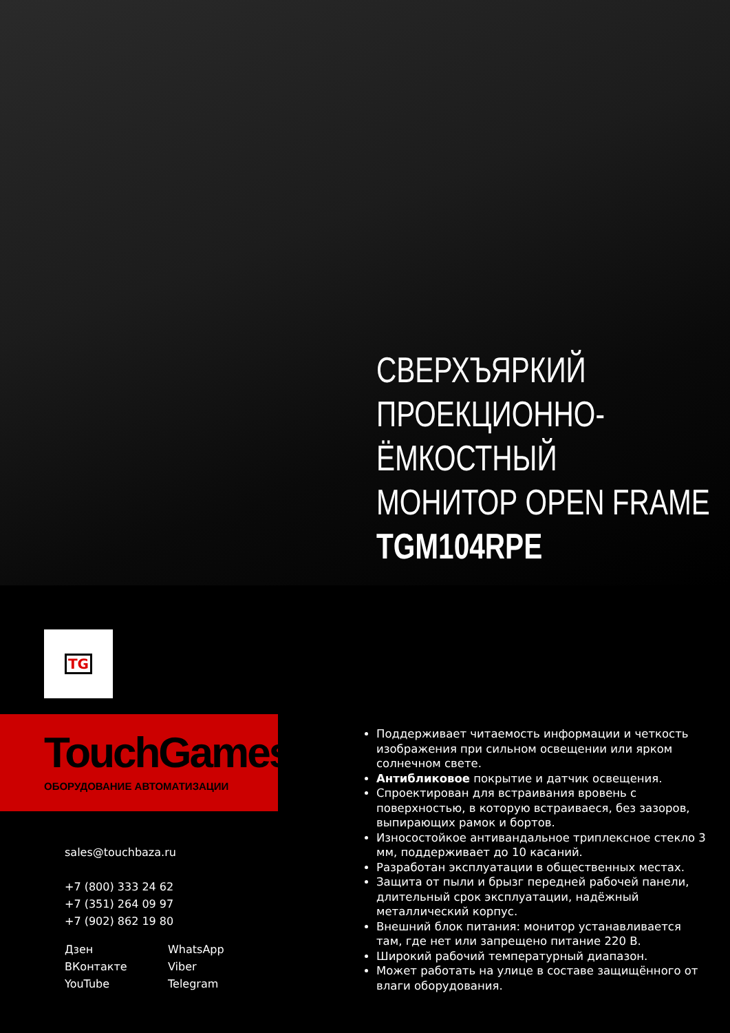СВЕРХЪЯРКИЙ
ПРОЕКЦИОННО-
ЁМКОСТНЫЙ
МОНИТОР OPEN FRAME
TGM104RPE
TG
TouchGames
ОБОРУДОВАНИЕ АВТОМАТИЗАЦИИ
sales@touchbaza.ru
+7 (800) 333 24 62
+7 (351) 264 09 97
+7 (902) 862 19 80
Дзен
WhatsApp
ВКонтакте
Viber
YouTube
Telegram
Поддерживает читаемость информации и четкость изображения при сильном освещении или ярком солнечном свете.
Антибликовое покрытие и датчик освещения.
Спроектирован для встраивания вровень с поверхностью, в которую встраиваеся, без зазоров, выпирающих рамок и бортов.
Износостойкое антивандальное триплексное стекло 3 мм, поддерживает до 10 касаний.
Разработан эксплуатации в общественных местах.
Защита от пыли и брызг передней рабочей панели, длительный срок эксплуатации, надёжный металлический корпус.
Внешний блок питания: монитор устанавливается там, где нет или запрещено питание 220 В.
Широкий рабочий температурный диапазон.
Может работать на улице в составе защищённого от влаги оборудования.